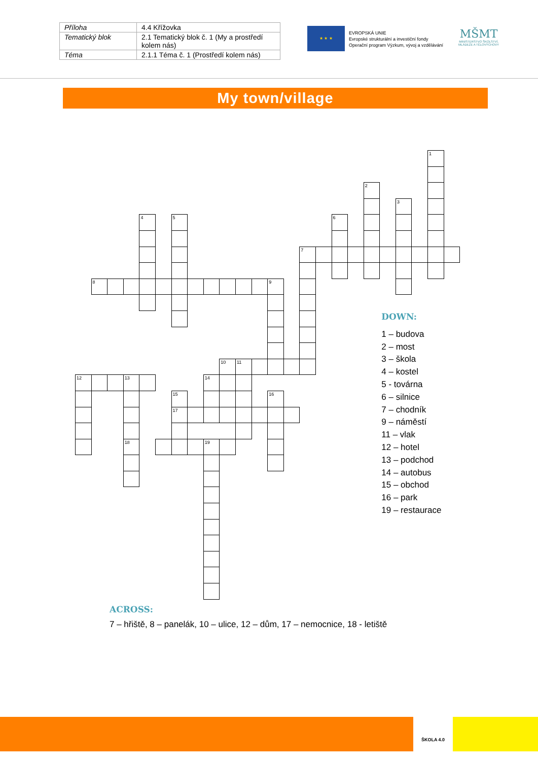| Příloha | 4.4 Křížovka |
| Tematický blok | 2.1 Tematický blok č. 1 (My a prostředí kolem nás) |
| Téma | 2.1.1 Téma č. 1 (Prostředí kolem nás) |
★ ★ ★
EVROPSKÁ UNIE
Evropské strukturální a investiční fondy
Operační program Výzkum, vývoj a vzdělávání
MŠMT
MINISTERSTVO ŠKOLSTVÍ, MLÁDEŽE A TĚLOVÝCHOVY
My town/village
1
2
3
4
5
6
7
8
9
10
11
12
13
14
15
16
17
18
19
DOWN:
1 – budova
2 – most
3 – škola
4 – kostel
5 - továrna
6 – silnice
7 – chodník
9 – náměstí
11 – vlak
12 – hotel
13 – podchod
14 – autobus
15 – obchod
16 – park
19 – restaurace
ACROSS:
7 – hřiště, 8 – panelák, 10 – ulice, 12 – dům, 17 – nemocnice, 18 - letiště
ŠKOLA 4.0